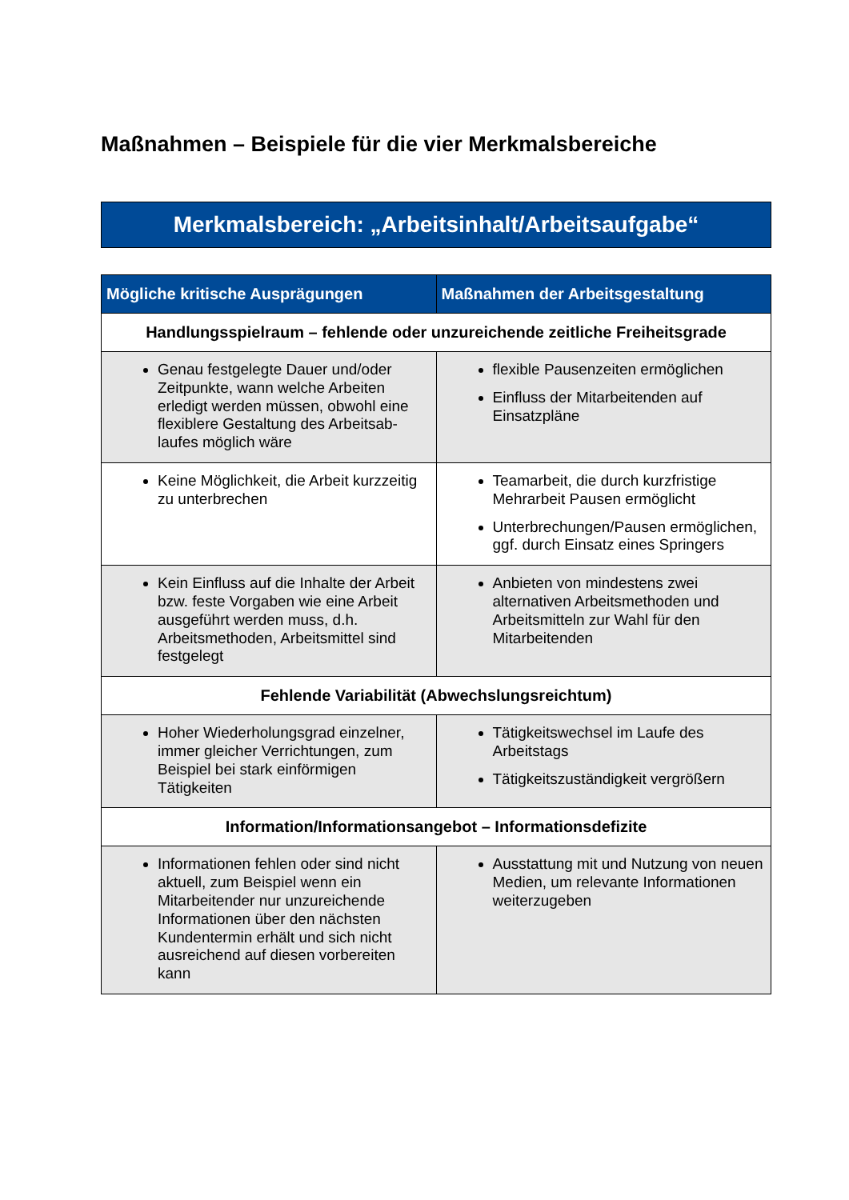Maßnahmen – Beispiele für die vier Merkmalsbereiche
Merkmalsbereich: „Arbeitsinhalt/Arbeitsaufgabe“
| Mögliche kritische Ausprägungen | Maßnahmen der Arbeitsgestaltung |
| --- | --- |
| Handlungsspielraum – fehlende oder unzureichende zeitliche Freiheitsgrade | |
| Genau festgelegte Dauer und/oder Zeitpunkte, wann welche Arbeiten erledigt werden müssen, obwohl eine flexiblere Gestaltung des Arbeitsab-laufes möglich wäre | flexible Pausenzeiten ermöglichen Einfluss der Mitarbeitenden auf Einsatzpläne |
| Keine Möglichkeit, die Arbeit kurzzeitig zu unterbrechen | Teamarbeit, die durch kurzfristige Mehrarbeit Pausen ermöglicht Unterbrechungen/Pausen ermöglichen, ggf. durch Einsatz eines Springers |
| Kein Einfluss auf die Inhalte der Arbeit bzw. feste Vorgaben wie eine Arbeit ausgeführt werden muss, d.h. Arbeitsmethoden, Arbeitsmittel sind festgelegt | Anbieten von mindestens zwei alternativen Arbeitsmethoden und Arbeitsmitteln zur Wahl für den Mitarbeitenden |
| Fehlende Variabilität (Abwechslungsreichtum) | |
| Hoher Wiederholungsgrad einzelner, immer gleicher Verrichtungen, zum Beispiel bei stark einförmigen Tätigkeiten | Tätigkeitswechsel im Laufe des Arbeitstags Tätigkeitszuständigkeit vergrößern |
| Information/Informationsangebot – Informationsdefizite | |
| Informationen fehlen oder sind nicht aktuell, zum Beispiel wenn ein Mitarbeitender nur unzureichende Informationen über den nächsten Kundentermin erhält und sich nicht ausreichend auf diesen vorbereiten kann | Ausstattung mit und Nutzung von neuen Medien, um relevante Informationen weiterzugeben |